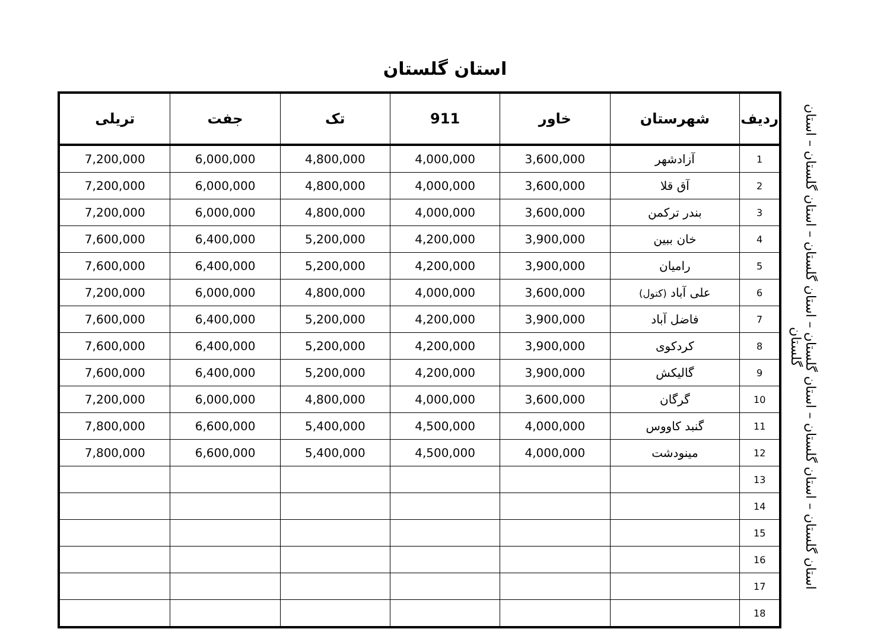استان گلستان
| ردیف | شهرستان | خاور | 911 | تک | جفت | تریلی |
| --- | --- | --- | --- | --- | --- | --- |
| 1 | آزادشهر | 3,600,000 | 4,000,000 | 4,800,000 | 6,000,000 | 7,200,000 |
| 2 | آق قلا | 3,600,000 | 4,000,000 | 4,800,000 | 6,000,000 | 7,200,000 |
| 3 | بندر ترکمن | 3,600,000 | 4,000,000 | 4,800,000 | 6,000,000 | 7,200,000 |
| 4 | خان ببین | 3,900,000 | 4,200,000 | 5,200,000 | 6,400,000 | 7,600,000 |
| 5 | رامیان | 3,900,000 | 4,200,000 | 5,200,000 | 6,400,000 | 7,600,000 |
| 6 | علی آباد (کتول) | 3,600,000 | 4,000,000 | 4,800,000 | 6,000,000 | 7,200,000 |
| 7 | فاضل آباد | 3,900,000 | 4,200,000 | 5,200,000 | 6,400,000 | 7,600,000 |
| 8 | کردکوی | 3,900,000 | 4,200,000 | 5,200,000 | 6,400,000 | 7,600,000 |
| 9 | گالیکش | 3,900,000 | 4,200,000 | 5,200,000 | 6,400,000 | 7,600,000 |
| 10 | گرگان | 3,600,000 | 4,000,000 | 4,800,000 | 6,000,000 | 7,200,000 |
| 11 | گنبد کاووس | 4,000,000 | 4,500,000 | 5,400,000 | 6,600,000 | 7,800,000 |
| 12 | مینودشت | 4,000,000 | 4,500,000 | 5,400,000 | 6,600,000 | 7,800,000 |
| 13 | | | | | | |
| 14 | | | | | | |
| 15 | | | | | | |
| 16 | | | | | | |
| 17 | | | | | | |
| 18 | | | | | | |
استان گلستان – استان گلستان – استان گلستان – استان گلستان – استان گلستان – استان گلستان